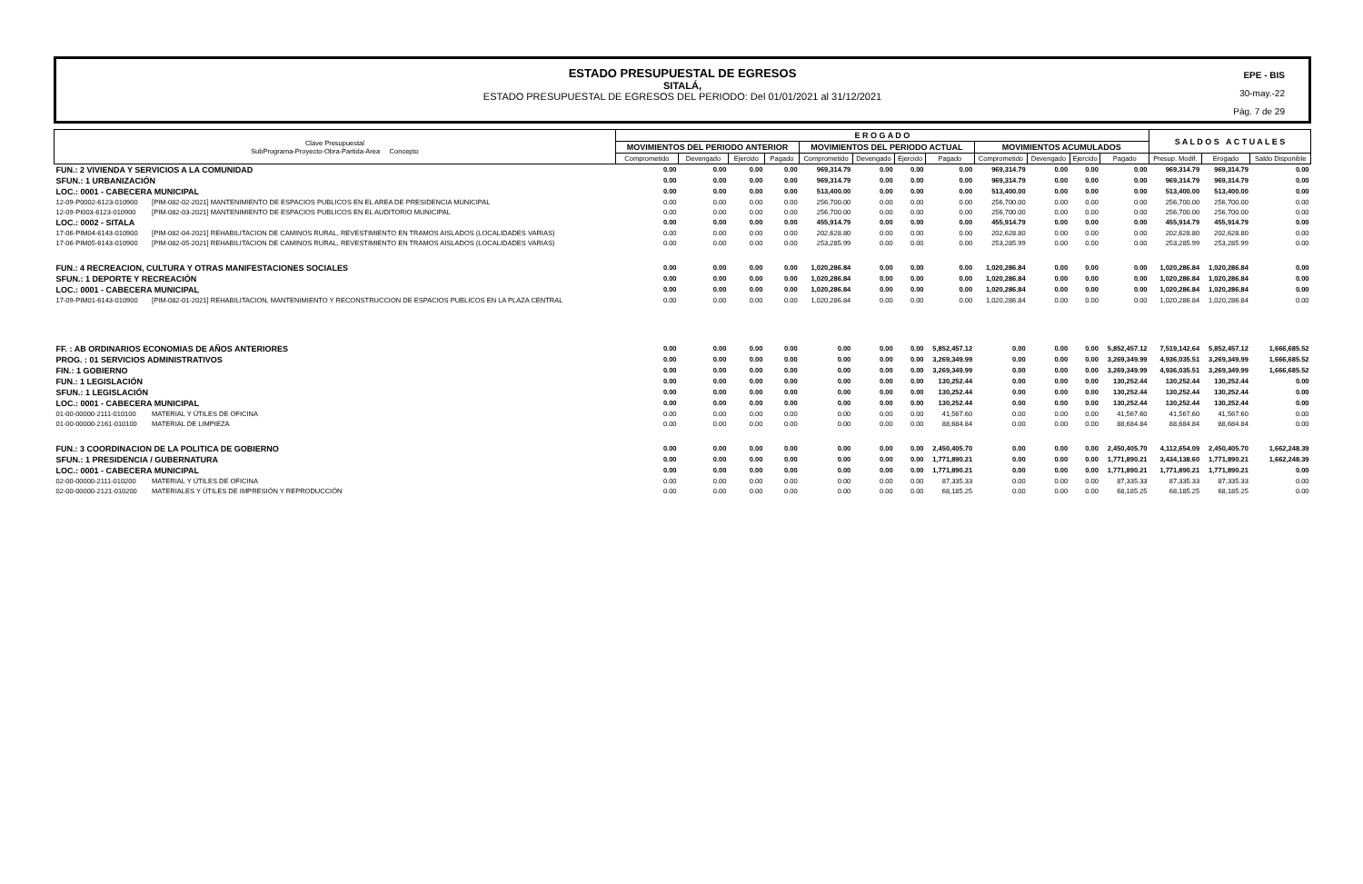ESTADO PRESUPUESTAL DE EGRESOS
SITALÁ,
ESTADO PRESUPUESTAL DE EGRESOS DEL PERIODO: Del 01/01/2021 al 31/12/2021
EPE - BIS
30-may.-22
Pág. 7 de 29
| Clave Presupuestal SubPrograma-Proyecto-Obra-Partida-Area Concepto | | E R O G A D O | | | | | | | | | | | | S A L D O S A C T U A L E S | | |
| --- | --- | --- | --- | --- | --- | --- | --- | --- | --- | --- | --- | --- | --- | --- | --- | --- |
| | | MOVIMIENTOS DEL PERIODO ANTERIOR | | | | MOVIMIENTOS DEL PERIODO ACTUAL | | | | MOVIMIENTOS ACUMULADOS | | | | | | |
| | | Comprometido | Devengado | Ejercido | Pagado | Comprometido | Devengado | Ejercido | Pagado | Comprometido | Devengado | Ejercido | Pagado | Presup. Modif. | Erogado | Saldo Disponible |
| FUN.: 2 VIVIENDA Y SERVICIOS A LA COMUNIDAD | | 0.00 | 0.00 | 0.00 | 0.00 | 969,314.79 | 0.00 | 0.00 | 0.00 | 969,314.79 | 0.00 | 0.00 | 0.00 | 969,314.79 | 969,314.79 | 0.00 |
| SFUN.: 1 URBANIZACIÓN | | 0.00 | 0.00 | 0.00 | 0.00 | 969,314.79 | 0.00 | 0.00 | 0.00 | 969,314.79 | 0.00 | 0.00 | 0.00 | 969,314.79 | 969,314.79 | 0.00 |
| LOC.: 0001 - CABECERA MUNICIPAL | | 0.00 | 0.00 | 0.00 | 0.00 | 513,400.00 | 0.00 | 0.00 | 0.00 | 513,400.00 | 0.00 | 0.00 | 0.00 | 513,400.00 | 513,400.00 | 0.00 |
| 12-09-P0002-6123-010900 | [PIM-082-02-2021] MANTENIMIENTO DE ESPACIOS PUBLICOS EN EL AREA DE PRESIDENCIA MUNICIPAL | 0.00 | 0.00 | 0.00 | 0.00 | 256,700.00 | 0.00 | 0.00 | 0.00 | 256,700.00 | 0.00 | 0.00 | 0.00 | 256,700.00 | 256,700.00 | 0.00 |
| 12-09-PI003-6123-010900 | [PIM-082-03-2021] MANTENIMIENTO DE ESPACIOS PUBLICOS EN EL AUDITORIO MUNICIPAL | 0.00 | 0.00 | 0.00 | 0.00 | 256,700.00 | 0.00 | 0.00 | 0.00 | 256,700.00 | 0.00 | 0.00 | 0.00 | 256,700.00 | 256,700.00 | 0.00 |
| LOC.: 0002 - SITALA | | 0.00 | 0.00 | 0.00 | 0.00 | 455,914.79 | 0.00 | 0.00 | 0.00 | 455,914.79 | 0.00 | 0.00 | 0.00 | 455,914.79 | 455,914.79 | 0.00 |
| 17-06-PIM04-6143-010900 | [PIM-082-04-2021] REHABILITACION DE CAMINOS RURAL, REVESTIMIENTO EN TRAMOS AISLADOS (LOCALIDADES VARIAS) | 0.00 | 0.00 | 0.00 | 0.00 | 202,628.80 | 0.00 | 0.00 | 0.00 | 202,628.80 | 0.00 | 0.00 | 0.00 | 202,628.80 | 202,628.80 | 0.00 |
| 17-06-PIM05-6143-010900 | [PIM-082-05-2021] REHABILITACION DE CAMINOS RURAL, REVESTIMIENTO EN TRAMOS AISLADOS (LOCALIDADES VARIAS) | 0.00 | 0.00 | 0.00 | 0.00 | 253,285.99 | 0.00 | 0.00 | 0.00 | 253,285.99 | 0.00 | 0.00 | 0.00 | 253,285.99 | 253,285.99 | 0.00 |
| FUN.: 4 RECREACION, CULTURA Y OTRAS MANIFESTACIONES SOCIALES | | 0.00 | 0.00 | 0.00 | 0.00 | 1,020,286.84 | 0.00 | 0.00 | 0.00 | 1,020,286.84 | 0.00 | 0.00 | 0.00 | 1,020,286.84 | 1,020,286.84 | 0.00 |
| SFUN.: 1 DEPORTE Y RECREACIÓN | | 0.00 | 0.00 | 0.00 | 0.00 | 1,020,286.84 | 0.00 | 0.00 | 0.00 | 1,020,286.84 | 0.00 | 0.00 | 0.00 | 1,020,286.84 | 1,020,286.84 | 0.00 |
| LOC.: 0001 - CABECERA MUNICIPAL | | 0.00 | 0.00 | 0.00 | 0.00 | 1,020,286.84 | 0.00 | 0.00 | 0.00 | 1,020,286.84 | 0.00 | 0.00 | 0.00 | 1,020,286.84 | 1,020,286.84 | 0.00 |
| 17-09-PIM01-6143-010900 | [PIM-082-01-2021] REHABILITACION, MANTENIMIENTO Y RECONSTRUCCION DE ESPACIOS PUBLICOS EN LA PLAZA CENTRAL | 0.00 | 0.00 | 0.00 | 0.00 | 1,020,286.84 | 0.00 | 0.00 | 0.00 | 1,020,286.84 | 0.00 | 0.00 | 0.00 | 1,020,286.84 | 1,020,286.84 | 0.00 |
| FF. : AB ORDINARIOS ECONOMIAS DE AÑOS ANTERIORES | | 0.00 | 0.00 | 0.00 | 0.00 | 0.00 | 0.00 | 0.00 | 5,852,457.12 | 0.00 | 0.00 | 0.00 | 5,852,457.12 | 7,519,142.64 | 5,852,457.12 | 1,666,685.52 |
| PROG. : 01 SERVICIOS ADMINISTRATIVOS | | 0.00 | 0.00 | 0.00 | 0.00 | 0.00 | 0.00 | 0.00 | 3,269,349.99 | 0.00 | 0.00 | 0.00 | 3,269,349.99 | 4,936,035.51 | 3,269,349.99 | 1,666,685.52 |
| FIN.: 1 GOBIERNO | | 0.00 | 0.00 | 0.00 | 0.00 | 0.00 | 0.00 | 0.00 | 3,269,349.99 | 0.00 | 0.00 | 0.00 | 3,269,349.99 | 4,936,035.51 | 3,269,349.99 | 1,666,685.52 |
| FUN.: 1 LEGISLACIÓN | | 0.00 | 0.00 | 0.00 | 0.00 | 0.00 | 0.00 | 0.00 | 130,252.44 | 0.00 | 0.00 | 0.00 | 130,252.44 | 130,252.44 | 130,252.44 | 0.00 |
| SFUN.: 1 LEGISLACIÓN | | 0.00 | 0.00 | 0.00 | 0.00 | 0.00 | 0.00 | 0.00 | 130,252.44 | 0.00 | 0.00 | 0.00 | 130,252.44 | 130,252.44 | 130,252.44 | 0.00 |
| LOC.: 0001 - CABECERA MUNICIPAL | | 0.00 | 0.00 | 0.00 | 0.00 | 0.00 | 0.00 | 0.00 | 130,252.44 | 0.00 | 0.00 | 0.00 | 130,252.44 | 130,252.44 | 130,252.44 | 0.00 |
| 01-00-00000-2111-010100 | MATERIAL Y ÚTILES DE OFICINA | 0.00 | 0.00 | 0.00 | 0.00 | 0.00 | 0.00 | 0.00 | 41,567.60 | 0.00 | 0.00 | 0.00 | 41,567.60 | 41,567.60 | 41,567.60 | 0.00 |
| 01-00-00000-2161-010100 | MATERIAL DE LIMPIEZA | 0.00 | 0.00 | 0.00 | 0.00 | 0.00 | 0.00 | 0.00 | 88,684.84 | 0.00 | 0.00 | 0.00 | 88,684.84 | 88,684.84 | 88,684.84 | 0.00 |
| FUN.: 3 COORDINACION DE LA POLITICA DE GOBIERNO | | 0.00 | 0.00 | 0.00 | 0.00 | 0.00 | 0.00 | 0.00 | 2,450,405.70 | 0.00 | 0.00 | 0.00 | 2,450,405.70 | 4,112,654.09 | 2,450,405.70 | 1,662,248.39 |
| SFUN.: 1 PRESIDENCIA / GUBERNATURA | | 0.00 | 0.00 | 0.00 | 0.00 | 0.00 | 0.00 | 0.00 | 1,771,890.21 | 0.00 | 0.00 | 0.00 | 1,771,890.21 | 3,434,138.60 | 1,771,890.21 | 1,662,248.39 |
| LOC.: 0001 - CABECERA MUNICIPAL | | 0.00 | 0.00 | 0.00 | 0.00 | 0.00 | 0.00 | 0.00 | 1,771,890.21 | 0.00 | 0.00 | 0.00 | 1,771,890.21 | 1,771,890.21 | 1,771,890.21 | 0.00 |
| 02-00-00000-2111-010200 | MATERIAL Y ÚTILES DE OFICINA | 0.00 | 0.00 | 0.00 | 0.00 | 0.00 | 0.00 | 0.00 | 87,335.33 | 0.00 | 0.00 | 0.00 | 87,335.33 | 87,335.33 | 87,335.33 | 0.00 |
| 02-00-00000-2121-010200 | MATERIALES Y ÚTILES DE IMPRESIÓN Y REPRODUCCIÓN | 0.00 | 0.00 | 0.00 | 0.00 | 0.00 | 0.00 | 0.00 | 68,185.25 | 0.00 | 0.00 | 0.00 | 68,185.25 | 68,185.25 | 68,185.25 | 0.00 |